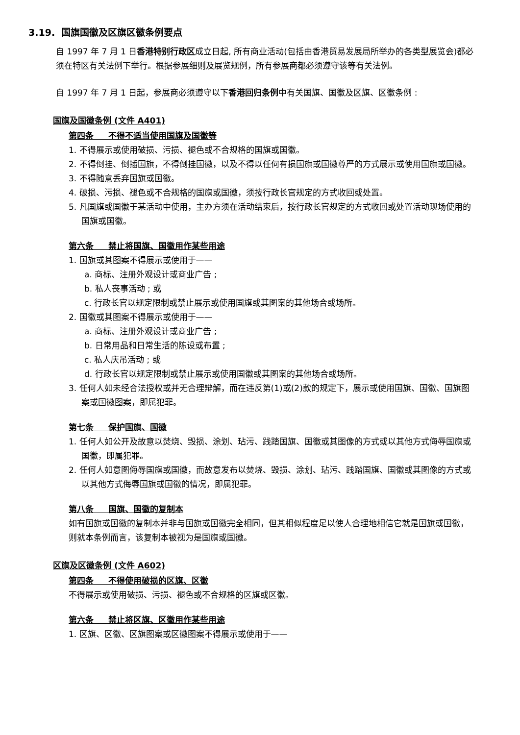3.19. 国旗国徽及区旗区徽条例要点
自 1997 年 7 月 1 日香港特别行政区成立日起, 所有商业活动(包括由香港贸易发展局所举办的各类型展览会)都必须在特区有关法例下举行。根据参展细则及展览规例，所有参展商都必须遵守该等有关法例。
自 1997 年 7 月 1 日起，参展商必须遵守以下香港回归条例中有关国旗、国徽及区旗、区徽条例 :
国旗及国徽条例 (文件 A401)
第四条 不得不适当使用国旗及国徽等
1. 不得展示或使用破损、污损、褪色或不合规格的国旗或国徽。
2. 不得倒挂、倒插国旗，不得倒挂国徽，以及不得以任何有损国旗或国徽尊严的方式展示或使用国旗或国徽。
3. 不得随意丢弃国旗或国徽。
4. 破损、污损、褪色或不合规格的国旗或国徽，须按行政长官规定的方式收回或处置。
5. 凡国旗或国徽于某活动中使用，主办方须在活动结束后，按行政长官规定的方式收回或处置活动现场使用的国旗或国徽。
第六条 禁止将国旗、国徽用作某些用途
1. 国旗或其图案不得展示或使用于——
a. 商标、注册外观设计或商业广告 ;
b. 私人丧事活动 ; 或
c. 行政长官以规定限制或禁止展示或使用国旗或其图案的其他场合或场所。
2. 国徽或其图案不得展示或使用于——
a. 商标、注册外观设计或商业广告 ;
b. 日常用品和日常生活的陈设或布置 ;
c. 私人庆吊活动 ; 或
d. 行政长官以规定限制或禁止展示或使用国徽或其图案的其他场合或场所。
3. 任何人如未经合法授权或并无合理辩解，而在违反第(1)或(2)款的规定下，展示或使用国旗、国徽、国旗图案或国徽图案，即属犯罪。
第七条 保护国旗、国徽
1. 任何人如公开及故意以焚烧、毁损、涂划、玷污、践踏国旗、国徽或其图像的方式或以其他方式侮辱国旗或国徽，即属犯罪。
2. 任何人如意图侮辱国旗或国徽，而故意发布以焚烧、毁损、涂划、玷污、践踏国旗、国徽或其图像的方式或以其他方式侮辱国旗或国徽的情况，即属犯罪。
第八条 国旗、国徽的复制本
如有国旗或国徽的复制本并非与国旗或国徽完全相同，但其相似程度足以使人合理地相信它就是国旗或国徽，则就本条例而言，该复制本被视为是国旗或国徽。
区旗及区徽条例 (文件 A602)
第四条 不得使用破损的区旗、区徽
不得展示或使用破损、污损、褪色或不合规格的区旗或区徽。
第六条 禁止将区旗、区徽用作某些用途
1. 区旗、区徽、区旗图案或区徽图案不得展示或使用于——